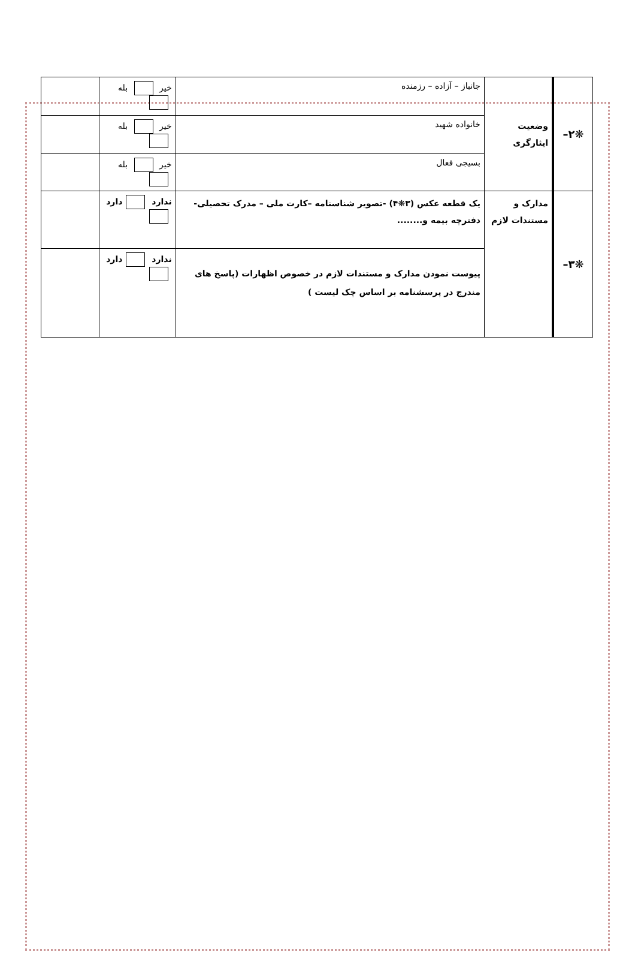| ❋۲– | وضعیت ایثارگری | جانباز – آزاده – رزمنده | خیر بله | |
| | | خانواده شهید | خیر بله | |
| | | بسیجی فعال | خیر بله | |
| ❋۳– | مدارک و مستندات لازم | یک قطعه عکس (۳❋۴) -تصویر شناسنامه –کارت ملی – مدرک تحصیلی-دفترچه بیمه و........ | ندارد دارد | |
| | | پیوست نمودن مدارک و مستندات لازم در خصوص اظهارات (پاسخ های مندرج در پرسشنامه بر اساس چک لیست ) | ندارد دارد | |